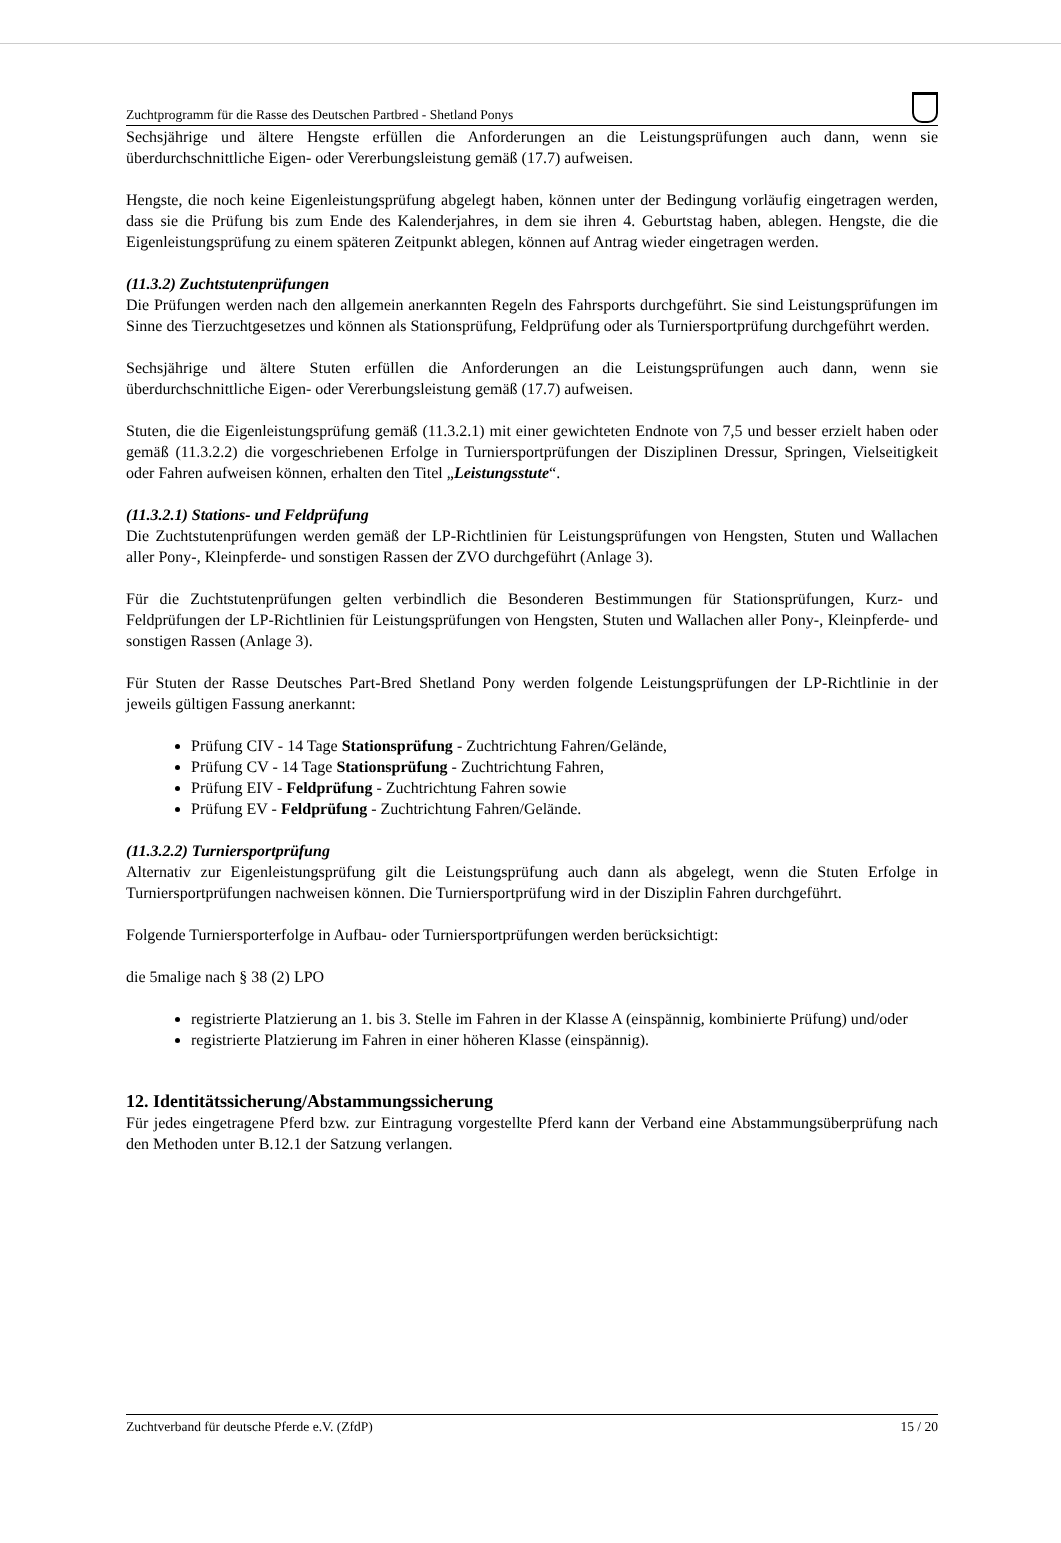Zuchtprogramm für die Rasse des Deutschen Partbred - Shetland Ponys
Sechsjährige und ältere Hengste erfüllen die Anforderungen an die Leistungsprüfungen auch dann, wenn sie überdurchschnittliche Eigen- oder Vererbungsleistung gemäß (17.7) aufweisen.
Hengste, die noch keine Eigenleistungsprüfung abgelegt haben, können unter der Bedingung vorläufig eingetragen werden, dass sie die Prüfung bis zum Ende des Kalenderjahres, in dem sie ihren 4. Geburtstag haben, ablegen. Hengste, die die Eigenleistungsprüfung zu einem späteren Zeitpunkt ablegen, können auf Antrag wieder eingetragen werden.
(11.3.2) Zuchtstutenprüfungen
Die Prüfungen werden nach den allgemein anerkannten Regeln des Fahrsports durchgeführt. Sie sind Leistungsprüfungen im Sinne des Tierzuchtgesetzes und können als Stationsprüfung, Feldprüfung oder als Turniersportprüfung durchgeführt werden.
Sechsjährige und ältere Stuten erfüllen die Anforderungen an die Leistungsprüfungen auch dann, wenn sie überdurchschnittliche Eigen- oder Vererbungsleistung gemäß (17.7) aufweisen.
Stuten, die die Eigenleistungsprüfung gemäß (11.3.2.1) mit einer gewichteten Endnote von 7,5 und besser erzielt haben oder gemäß (11.3.2.2) die vorgeschriebenen Erfolge in Turniersportprüfungen der Disziplinen Dressur, Springen, Vielseitigkeit oder Fahren aufweisen können, erhalten den Titel „Leistungsstute“.
(11.3.2.1) Stations- und Feldprüfung
Die Zuchtstutenprüfungen werden gemäß der LP-Richtlinien für Leistungsprüfungen von Hengsten, Stuten und Wallachen aller Pony-, Kleinpferde- und sonstigen Rassen der ZVO durchgeführt (Anlage 3).
Für die Zuchtstutenprüfungen gelten verbindlich die Besonderen Bestimmungen für Stationsprüfungen, Kurz- und Feldprüfungen der LP-Richtlinien für Leistungsprüfungen von Hengsten, Stuten und Wallachen aller Pony-, Kleinpferde- und sonstigen Rassen (Anlage 3).
Für Stuten der Rasse Deutsches Part-Bred Shetland Pony werden folgende Leistungsprüfungen der LP-Richtlinie in der jeweils gültigen Fassung anerkannt:
Prüfung CIV - 14 Tage Stationsprüfung - Zuchtrichtung Fahren/Gelände,
Prüfung CV - 14 Tage Stationsprüfung - Zuchtrichtung Fahren,
Prüfung EIV - Feldprüfung - Zuchtrichtung Fahren sowie
Prüfung EV - Feldprüfung - Zuchtrichtung Fahren/Gelände.
(11.3.2.2) Turniersportprüfung
Alternativ zur Eigenleistungsprüfung gilt die Leistungsprüfung auch dann als abgelegt, wenn die Stuten Erfolge in Turniersportprüfungen nachweisen können. Die Turniersportprüfung wird in der Disziplin Fahren durchgeführt.
Folgende Turniersporterfolge in Aufbau- oder Turniersportprüfungen werden berücksichtigt:
die 5malige nach § 38 (2) LPO
registrierte Platzierung an 1. bis 3. Stelle im Fahren in der Klasse A (einspännig, kombinierte Prüfung) und/oder
registrierte Platzierung im Fahren in einer höheren Klasse (einspännig).
12. Identitätssicherung/Abstammungssicherung
Für jedes eingetragene Pferd bzw. zur Eintragung vorgestellte Pferd kann der Verband eine Abstammungsüberprüfung nach den Methoden unter B.12.1 der Satzung verlangen.
Zuchtverband für deutsche Pferde e.V. (ZfdP) 15 / 20